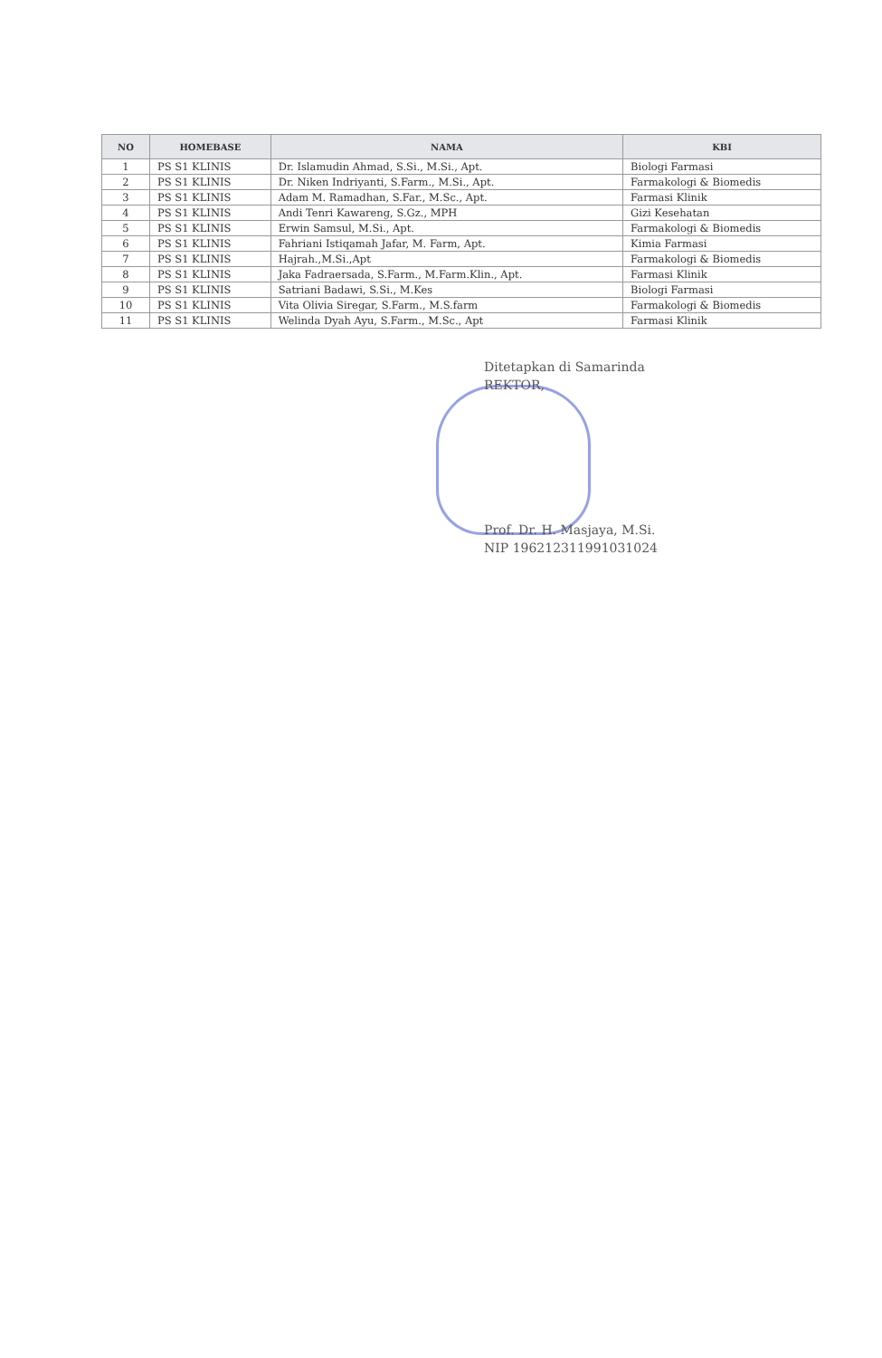| NO | HOMEBASE | NAMA | KBI |
| --- | --- | --- | --- |
| 1 | PS S1 KLINIS | Dr. Islamudin Ahmad, S.Si., M.Si., Apt. | Biologi Farmasi |
| 2 | PS S1 KLINIS | Dr. Niken Indriyanti, S.Farm., M.Si., Apt. | Farmakologi & Biomedis |
| 3 | PS S1 KLINIS | Adam M. Ramadhan, S.Far., M.Sc., Apt. | Farmasi Klinik |
| 4 | PS S1 KLINIS | Andi Tenri Kawareng, S.Gz., MPH | Gizi Kesehatan |
| 5 | PS S1 KLINIS | Erwin Samsul, M.Si., Apt. | Farmakologi & Biomedis |
| 6 | PS S1 KLINIS | Fahriani Istiqamah Jafar, M. Farm, Apt. | Kimia Farmasi |
| 7 | PS S1 KLINIS | Hajrah.,M.Si.,Apt | Farmakologi & Biomedis |
| 8 | PS S1 KLINIS | Jaka Fadraersada, S.Farm., M.Farm.Klin., Apt. | Farmasi Klinik |
| 9 | PS S1 KLINIS | Satriani Badawi, S.Si., M.Kes | Biologi Farmasi |
| 10 | PS S1 KLINIS | Vita Olivia Siregar, S.Farm., M.S.farm | Farmakologi & Biomedis |
| 11 | PS S1 KLINIS | Welinda Dyah Ayu, S.Farm., M.Sc., Apt | Farmasi Klinik |
Ditetapkan di Samarinda
REKTOR,
Prof. Dr. H. Masjaya, M.Si.
NIP 196212311991031024